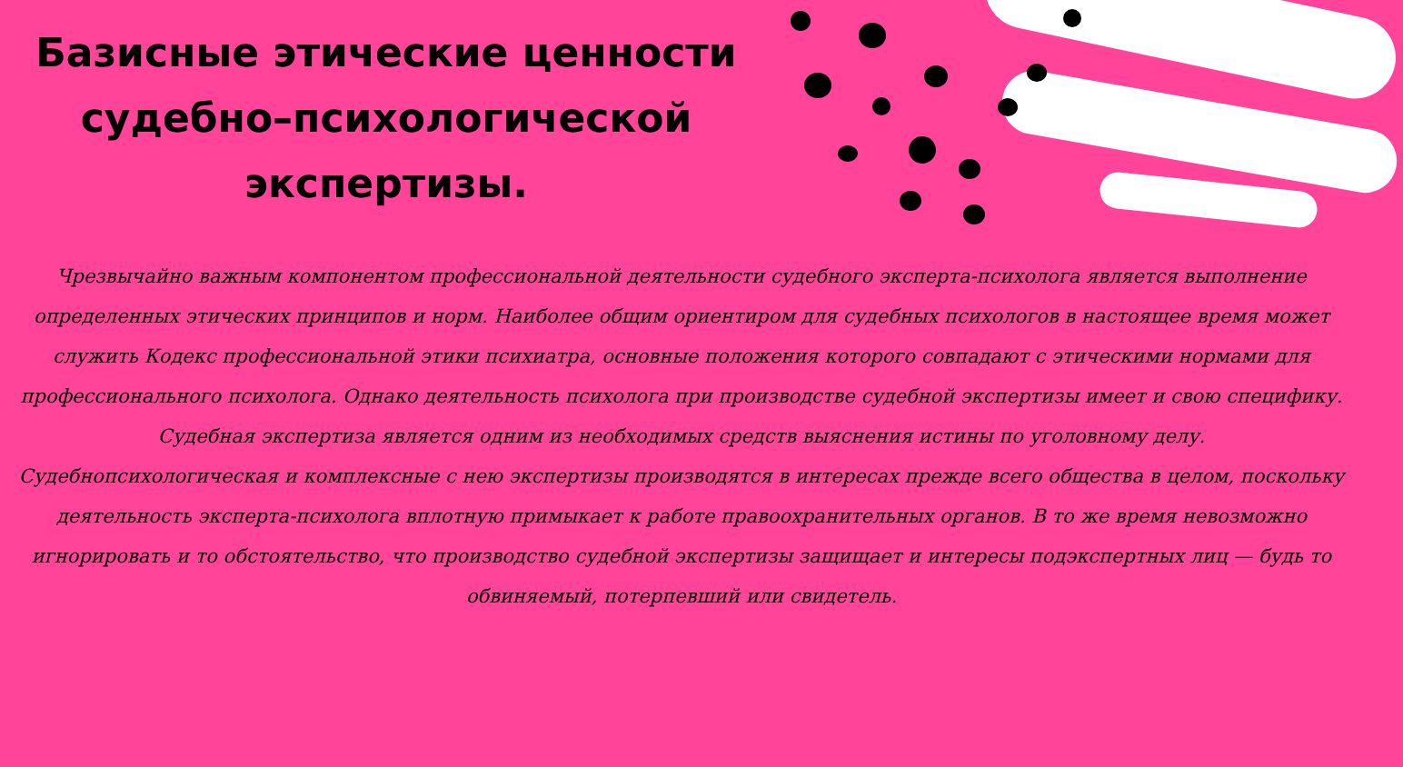Базисные этические ценности судебно–психологической экспертизы.
Чрезвычайно важным компонентом профессиональной деятельности судебного эксперта-психолога является выполнение определенных этических принципов и норм. Наиболее общим ориентиром для судебных психологов в настоящее время может служить Кодекс профессиональной этики психиатра, основные положения которого совпадают с этическими нормами для профессионального психолога. Однако деятельность психолога при производстве судебной экспертизы имеет и свою специфику.
Судебная экспертиза является одним из необходимых средств выяснения истины по уголовному делу.
Судебнопсихологическая и комплексные с нею экспертизы производятся в интересах прежде всего общества в целом, поскольку деятельность эксперта-психолога вплотную примыкает к работе правоохранительных органов. В то же время невозможно игнорировать и то обстоятельство, что производство судебной экспертизы защищает и интересы подэкспертных лиц — будь то обвиняемый, потерпевший или свидетель.